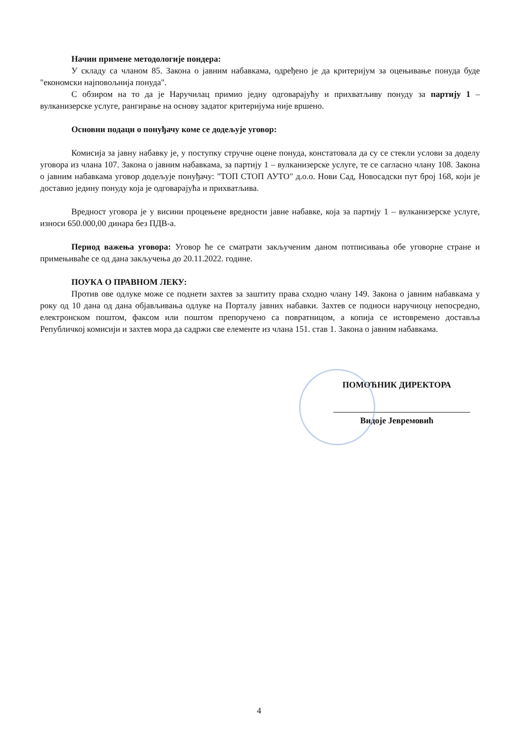Начин примене методологије пондера:
У складу са чланом 85. Закона о јавним набавкама, одређено је да критеријум за оцењивање понуда буде "економски најповољнија понуда".
С обзиром на то да је Наручилац примио једну одговарајућу и прихватљиву понуду за партију 1 – вулканизерске услуге, рангирање на основу задатог критеријума није вршено.
Основни подаци о понуђачу коме се додељује уговор:
Комисија за јавну набавку је, у поступку стручне оцене понуда, констатовала да су се стекли услови за доделу уговора из члана 107. Закона о јавним набавкама, за партију 1 – вулканизерске услуге, те се сагласно члану 108. Закона о јавним набавкама уговор додељује понуђачу: "ТОП СТОП АУТО" д.о.о. Нови Сад, Новосадски пут број 168, који је доставио једину понуду која је одговарајућа и прихватљива.
Вредност уговора је у висини процењене вредности јавне набавке, која за партију 1 – вулканизерске услуге, износи 650.000,00 динара без ПДВ-а.
Период важења уговора: Уговор ће се сматрати закљученим даном потписивања обе уговорне стране и примењиваће се од дана закључења до 20.11.2022. године.
ПОУКА О ПРАВНОМ ЛЕКУ:
Против ове одлуке може се поднети захтев за заштиту права сходно члану 149. Закона о јавним набавкама у року од 10 дана од дана објављивања одлуке на Порталу јавних набавки. Захтев се подноси наручиоцу непосредно, електронском поштом, факсом или поштом препоручено са повратницом, а копија се истовремено доставља Републичкој комисији и захтев мора да садржи све елементе из члана 151. став 1. Закона о јавним набавкама.
ПОМОЋНИК ДИРЕКТОРА
Видоје Јевремовић
4